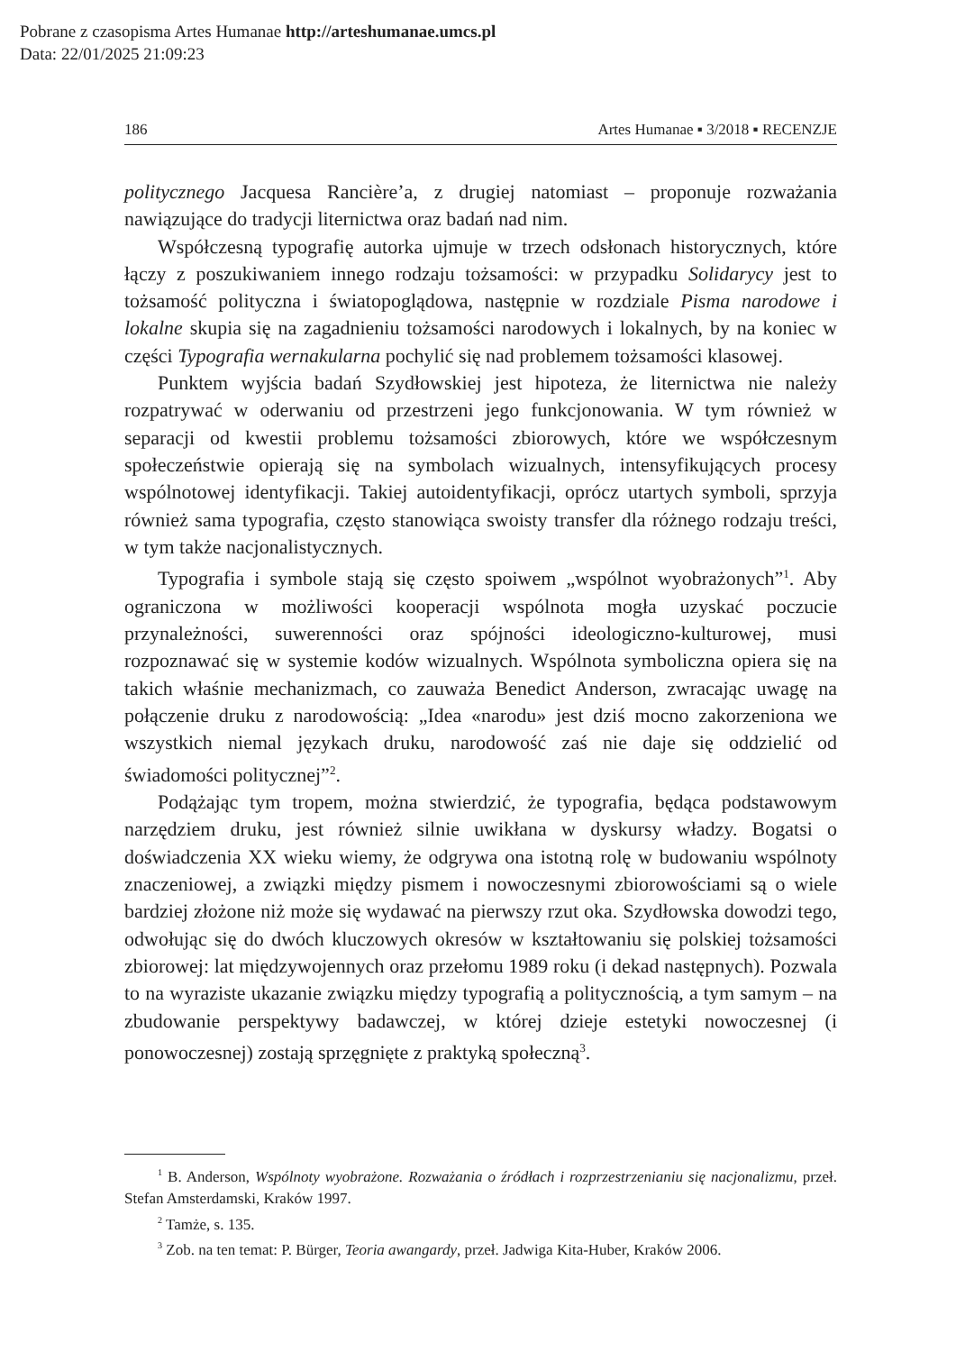Pobrane z czasopisma Artes Humanae http://arteshumanae.umcs.pl
Data: 22/01/2025 21:09:23
186 Artes Humanae ▪ 3/2018 ▪ RECENZJE
politycznego Jacquesa Rancière’a, z drugiej natomiast – proponuje rozważania nawiązujące do tradycji liternictwa oraz badań nad nim.
Współczesną typografię autorka ujmuje w trzech odsłonach historycznych, które łączy z poszukiwaniem innego rodzaju tożsamości: w przypadku Solidarycy jest to tożsamość polityczna i światopoglądowa, następnie w rozdziale Pisma narodowe i lokalne skupia się na zagadnieniu tożsamości narodowych i lokalnych, by na koniec w części Typografia wernakularna pochylić się nad problemem tożsamości klasowej.
Punktem wyjścia badań Szydłowskiej jest hipoteza, że liternictwa nie należy rozpatrywać w oderwaniu od przestrzeni jego funkcjonowania. W tym również w separacji od kwestii problemu tożsamości zbiorowych, które we współczesnym społeczeństwie opierają się na symbolach wizualnych, intensyfikujących procesy wspólnotowej identyfikacji. Takiej autoidentyfikacji, oprócz utartych symboli, sprzyja również sama typografia, często stanowiąca swoisty transfer dla różnego rodzaju treści, w tym także nacjonalistycznych.
Typografia i symbole stają się często spoiwem „wspólnot wyobrażonych”<sup>1</sup>. Aby ograniczona w możliwości kooperacji wspólnota mogła uzyskać poczucie przynależności, suwerenności oraz spójności ideologiczno-kulturowej, musi rozpoznawać się w systemie kodów wizualnych. Wspólnota symboliczna opiera się na takich właśnie mechanizmach, co zauważa Benedict Anderson, zwracając uwagę na połączenie druku z narodowością: „Idea «narodu» jest dziś mocno zakorzeniona we wszystkich niemal językach druku, narodowość zaś nie daje się oddzielić od świadomości politycznej”<sup>2</sup>.
Podążając tym tropem, można stwierdzić, że typografia, będąca podstawowym narzędziem druku, jest również silnie uwikłana w dyskursy władzy. Bogatsi o doświadczenia XX wieku wiemy, że odgrywa ona istotną rolę w budowaniu wspólnoty znaczeniowej, a związki między pismem i nowoczesnymi zbiorowościami są o wiele bardziej złożone niż może się wydawać na pierwszy rzut oka. Szydłowska dowodzi tego, odwołując się do dwóch kluczowych okresów w kształtowaniu się polskiej tożsamości zbiorowej: lat międzywojennych oraz przełomu 1989 roku (i dekad następnych). Pozwala to na wyraziste ukazanie związku między typografią a politycznością, a tym samym – na zbudowanie perspektywy badawczej, w której dzieje estetyki nowoczesnej (i ponowoczesnej) zostają sprzęgnięte z praktyką społeczną<sup>3</sup>.
<sup>1</sup> B. Anderson, Wspólnoty wyobrażone. Rozważania o źródłach i rozprzestrzenianiu się nacjonalizmu, przeł. Stefan Amsterdamski, Kraków 1997.
<sup>2</sup> Tamże, s. 135.
<sup>3</sup> Zob. na ten temat: P. Bürger, Teoria awangardy, przeł. Jadwiga Kita-Huber, Kraków 2006.